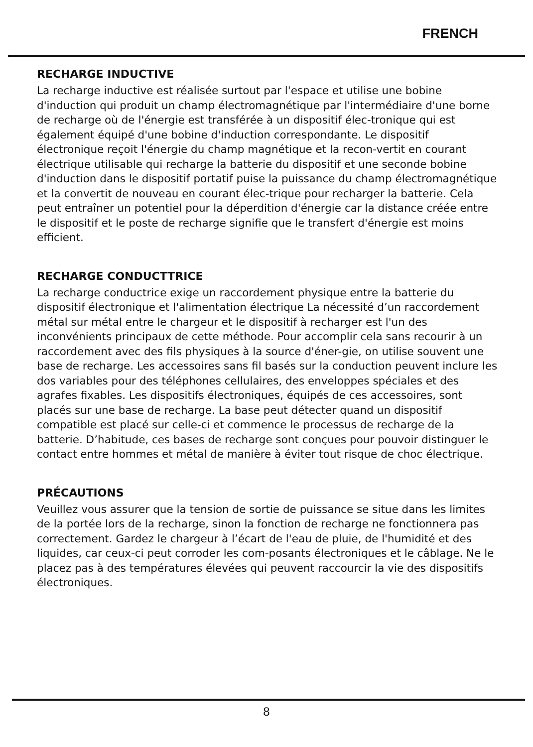FRENCH
RECHARGE INDUCTIVE
La recharge inductive est réalisée surtout par l'espace et utilise une bobine d'induction qui produit un champ électromagnétique par l'intermédiaire d'une borne de recharge où de l'énergie est transférée à un dispositif élec-tronique qui est également équipé d'une bobine d'induction correspondante. Le dispositif électronique reçoit l'énergie du champ magnétique et la recon-vertit en courant électrique utilisable qui recharge la batterie du dispositif et une seconde bobine d'induction dans le dispositif portatif puise la puissance du champ électromagnétique et la convertit de nouveau en courant élec-trique pour recharger la batterie. Cela peut entraîner un potentiel pour la déperdition d'énergie car la distance créée entre le dispositif et le poste de recharge signifie que le transfert d'énergie est moins efficient.
RECHARGE CONDUCTTRICE
La recharge conductrice exige un raccordement physique entre la batterie du dispositif électronique et l'alimentation électrique La nécessité d’un raccordement métal sur métal entre le chargeur et le dispositif à recharger est l'un des inconvénients principaux de cette méthode. Pour accomplir cela sans recourir à un raccordement avec des fils physiques à la source d'éner-gie, on utilise souvent une base de recharge. Les accessoires sans fil basés sur la conduction peuvent inclure les dos variables pour des téléphones cellulaires, des enveloppes spéciales et des agrafes fixables. Les dispositifs électroniques, équipés de ces accessoires, sont placés sur une base de recharge. La base peut détecter quand un dispositif compatible est placé sur celle-ci et commence le processus de recharge de la batterie. D’habitude, ces bases de recharge sont conçues pour pouvoir distinguer le contact entre hommes et métal de manière à éviter tout risque de choc électrique.
PRÉCAUTIONS
Veuillez vous assurer que la tension de sortie de puissance se situe dans les limites de la portée lors de la recharge, sinon la fonction de recharge ne fonctionnera pas correctement. Gardez le chargeur à l’écart de l'eau de pluie, de l'humidité et des liquides, car ceux-ci peut corroder les com-posants électroniques et le câblage. Ne le placez pas à des températures élevées qui peuvent raccourcir la vie des dispositifs électroniques.
8